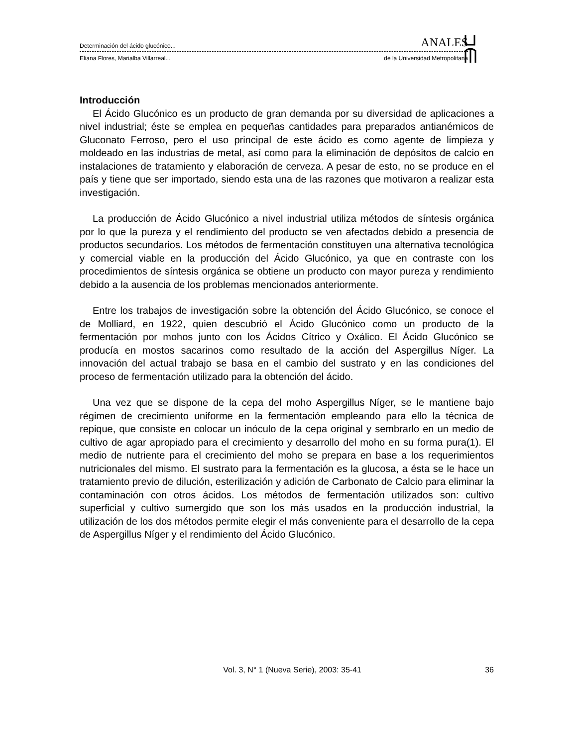Determinación del ácido glucónico... ANALES
Eliana Flores, Marialba Villarreal... de la Universidad Metropolitana
Introducción
El Ácido Glucónico es un producto de gran demanda por su diversidad de aplicaciones a nivel industrial; éste se emplea en pequeñas cantidades para preparados antianémicos de Gluconato Ferroso, pero el uso principal de este ácido es como agente de limpieza y moldeado en las industrias de metal, así como para la eliminación de depósitos de calcio en instalaciones de tratamiento y elaboración de cerveza. A pesar de esto, no se produce en el país y tiene que ser importado, siendo esta una de las razones que motivaron a realizar esta investigación.
La producción de Ácido Glucónico a nivel industrial utiliza métodos de síntesis orgánica por lo que la pureza y el rendimiento del producto se ven afectados debido a presencia de productos secundarios. Los métodos de fermentación constituyen una alternativa tecnológica y comercial viable en la producción del Ácido Glucónico, ya que en contraste con los procedimientos de síntesis orgánica se obtiene un producto con mayor pureza y rendimiento debido a la ausencia de los problemas mencionados anteriormente.
Entre los trabajos de investigación sobre la obtención del Ácido Glucónico, se conoce el de Molliard, en 1922, quien descubrió el Ácido Glucónico como un producto de la fermentación por mohos junto con los Ácidos Cítrico y Oxálico. El Ácido Glucónico se producía en mostos sacarinos como resultado de la acción del Aspergillus Níger. La innovación del actual trabajo se basa en el cambio del sustrato y en las condiciones del proceso de fermentación utilizado para la obtención del ácido.
Una vez que se dispone de la cepa del moho Aspergillus Níger, se le mantiene bajo régimen de crecimiento uniforme en la fermentación empleando para ello la técnica de repique, que consiste en colocar un inóculo de la cepa original y sembrarlo en un medio de cultivo de agar apropiado para el crecimiento y desarrollo del moho en su forma pura(1). El medio de nutriente para el crecimiento del moho se prepara en base a los requerimientos nutricionales del mismo. El sustrato para la fermentación es la glucosa, a ésta se le hace un tratamiento previo de dilución, esterilización y adición de Carbonato de Calcio para eliminar la contaminación con otros ácidos. Los métodos de fermentación utilizados son: cultivo superficial y cultivo sumergido que son los más usados en la producción industrial, la utilización de los dos métodos permite elegir el más conveniente para el desarrollo de la cepa de Aspergillus Níger y el rendimiento del Ácido Glucónico.
Vol. 3, N° 1 (Nueva Serie), 2003: 35-41 36